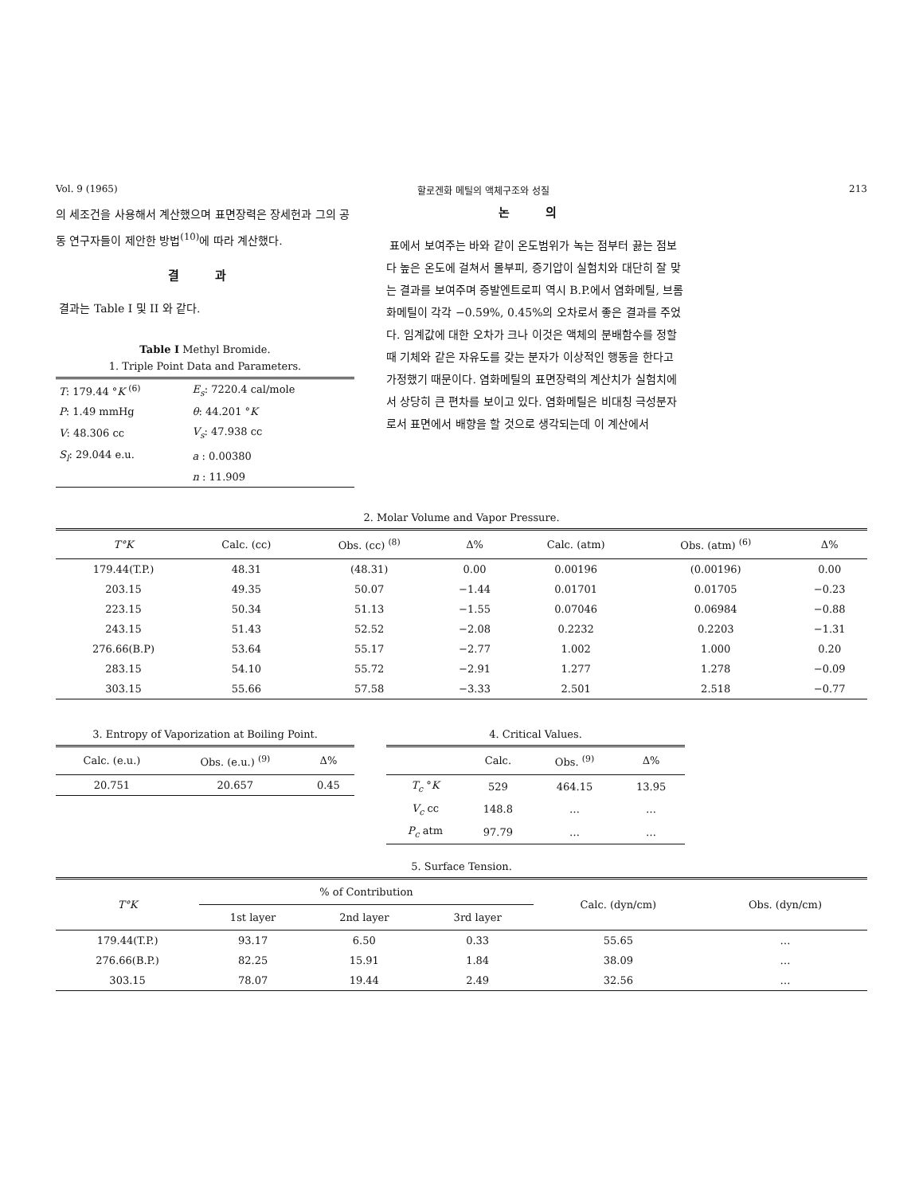Vol. 9 (1965) 할로겐화 메틸의 액체구조와 성질 213
의 세조건을 사용해서 계산했으며 표면장력은 장세헌과 그의 공동 연구자들이 제안한 방법<sup>(10)</sup>에 따라 계산했다.
결 과
결과는 Table I 및 II 와 같다.
Table I Methyl Bromide.
1. Triple Point Data and Parameters.
| T : 179.44 ° K <sup>(6)</sup> | E<sub>s</sub> : 7220.4 cal/mole |
| P : 1.49 mmHg | θ : 44.201 ° K |
| V : 48.306 cc | V<sub>s</sub> : 47.938 cc |
| S<sub>l</sub> : 29.044 e.u. | a : 0.00380 |
| | n : 11.909 |
논 의
표에서 보여주는 바와 같이 온도범위가 녹는 점부터 끓는 점보다 높은 온도에 걸쳐서 몰부피, 증기압이 실험치와 대단히 잘 맞는 결과를 보여주며 증발엔트로피 역시 B.P.에서 염화메틸, 브롬화메틸이 각각 −0.59%, 0.45%의 오차로서 좋은 결과를 주었다. 임계값에 대한 오차가 크나 이것은 액체의 분배함수를 정할 때 기체와 같은 자유도를 갖는 분자가 이상적인 행동을 한다고 가정했기 때문이다. 염화메틸의 표면장력의 계산치가 실험치에서 상당히 큰 편차를 보이고 있다. 염화메틸은 비대칭 극성분자로서 표면에서 배향을 할 것으로 생각되는데 이 계산에서
2. Molar Volume and Vapor Pressure.
| T°K | Calc. (cc) | Obs. (cc) <sup>(8)</sup> | Δ% | Calc. (atm) | Obs. (atm) <sup>(6)</sup> | Δ% |
| --- | --- | --- | --- | --- | --- | --- |
| 179.44(T.P.) | 48.31 | (48.31) | 0.00 | 0.00196 | (0.00196) | 0.00 |
| 203.15 | 49.35 | 50.07 | −1.44 | 0.01701 | 0.01705 | −0.23 |
| 223.15 | 50.34 | 51.13 | −1.55 | 0.07046 | 0.06984 | −0.88 |
| 243.15 | 51.43 | 52.52 | −2.08 | 0.2232 | 0.2203 | −1.31 |
| 276.66(B.P) | 53.64 | 55.17 | −2.77 | 1.002 | 1.000 | 0.20 |
| 283.15 | 54.10 | 55.72 | −2.91 | 1.277 | 1.278 | −0.09 |
| 303.15 | 55.66 | 57.58 | −3.33 | 2.501 | 2.518 | −0.77 |
3. Entropy of Vaporization at Boiling Point.
| Calc. (e.u.) | Obs. (e.u.) <sup>(9)</sup> | Δ% |
| --- | --- | --- |
| 20.751 | 20.657 | 0.45 |
4. Critical Values.
| | Calc. | Obs. <sup>(9)</sup> | Δ% |
| --- | --- | --- | --- |
| T<sub>c</sub> ° K | 529 | 464.15 | 13.95 |
| V<sub>c</sub> cc | 148.8 | … | … |
| P<sub>c</sub> atm | 97.79 | … | … |
5. Surface Tension.
| T°K | % of Contribution | | | Calc. (dyn/cm) | Obs. (dyn/cm) |
| --- | --- | --- | --- | --- | --- |
| | 1st layer | 2nd layer | 3rd layer | | |
| 179.44(T.P.) | 93.17 | 6.50 | 0.33 | 55.65 | … |
| 276.66(B.P.) | 82.25 | 15.91 | 1.84 | 38.09 | … |
| 303.15 | 78.07 | 19.44 | 2.49 | 32.56 | … |